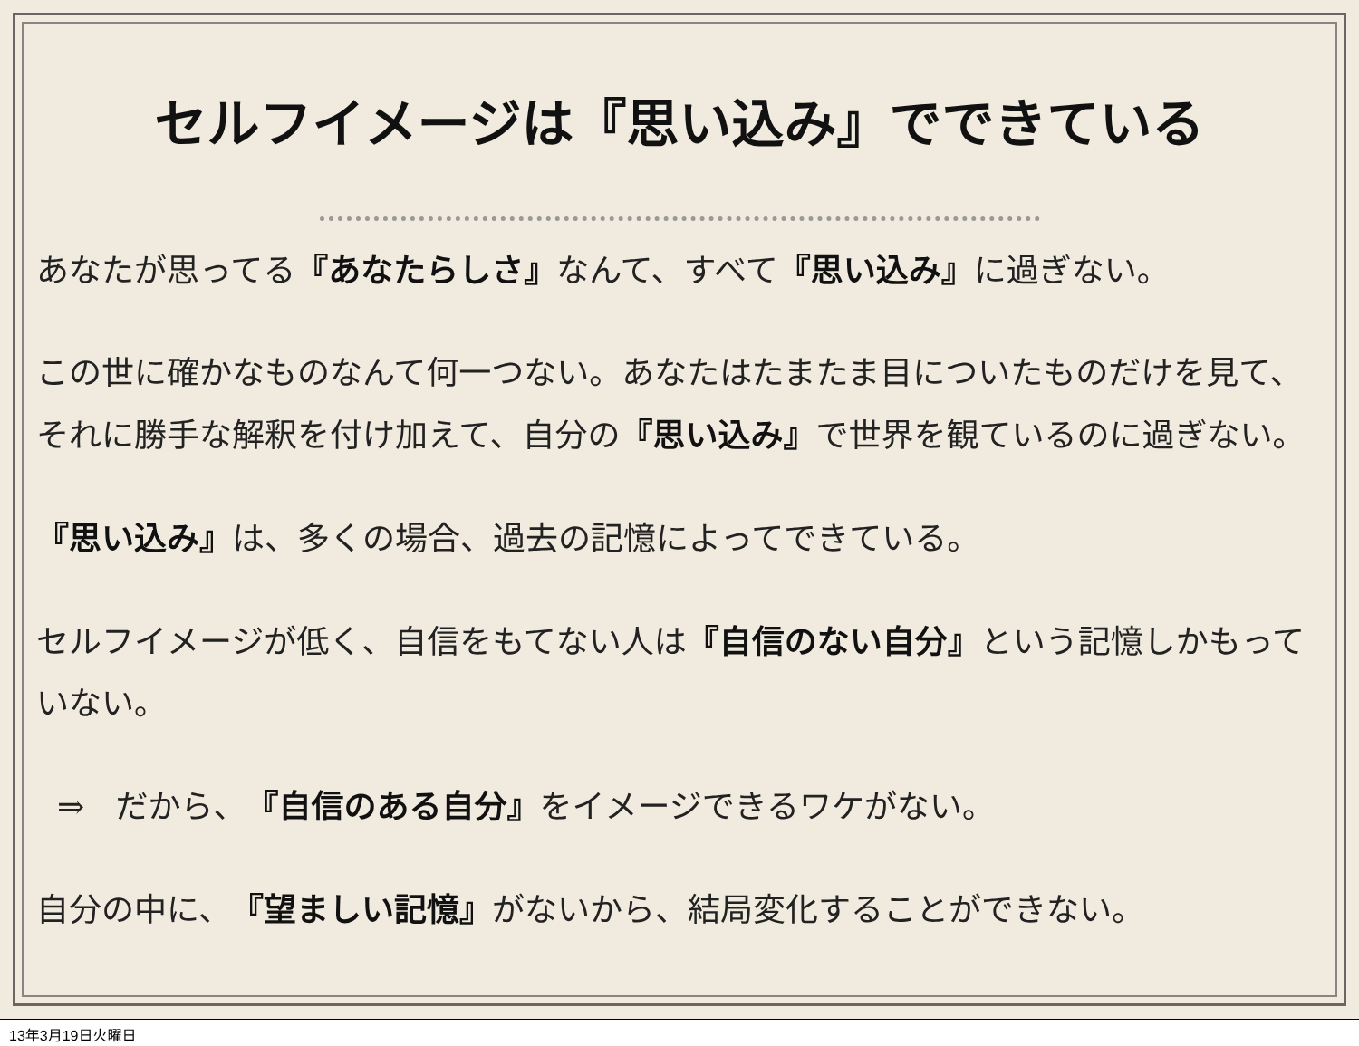セルフイメージは『思い込み』でできている
あなたが思ってる『あなたらしさ』なんて、すべて『思い込み』に過ぎない。
この世に確かなものなんて何一つない。あなたはたまたま目についたものだけを見て、それに勝手な解釈を付け加えて、自分の『思い込み』で世界を観ているのに過ぎない。
『思い込み』は、多くの場合、過去の記憶によってできている。
セルフイメージが低く、自信をもてない人は『自信のない自分』という記憶しかもっていない。
⇒ だから、『自信のある自分』をイメージできるワケがない。
自分の中に、『望ましい記憶』がないから、結局変化することができない。
13年3月19日火曜日